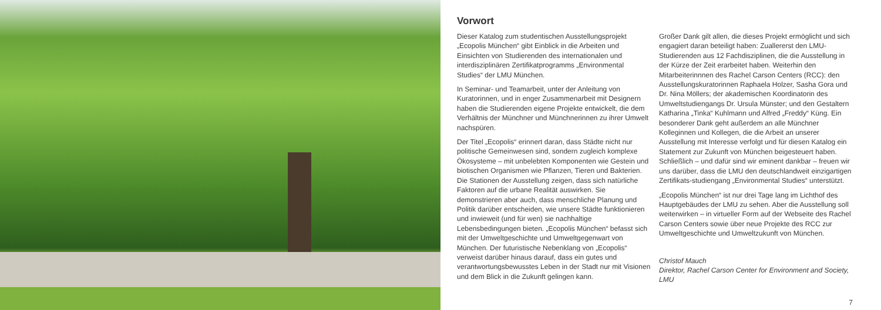Vorwort
Dieser Katalog zum studentischen Ausstellungsprojekt „Ecopolis München“ gibt Einblick in die Arbeiten und Einsichten von Studierenden des internationalen und interdisziplinären Zertifikatprogramms „Environmental Studies“ der LMU München.
In Seminar- und Teamarbeit, unter der Anleitung von Kuratorinnen, und in enger Zusammenarbeit mit Designern haben die Studierenden eigene Projekte entwickelt, die dem Verhältnis der Münchner und Münchnerinnen zu ihrer Umwelt nachspüren.
Der Titel „Ecopolis“ erinnert daran, dass Städte nicht nur politische Gemeinwesen sind, sondern zugleich komplexe Ökosysteme – mit unbelebten Komponenten wie Gestein und biotischen Organismen wie Pflanzen, Tieren und Bakterien. Die Stationen der Ausstellung zeigen, dass sich natürliche Faktoren auf die urbane Realität auswirken. Sie demonstrieren aber auch, dass menschliche Planung und Politik darüber entscheiden, wie unsere Städte funktionieren und inwieweit (und für wen) sie nachhaltige Lebensbedingungen bieten. „Ecopolis München“ befasst sich mit der Umweltgeschichte und Umweltgegenwart von München. Der futuristische Nebenklang von „Ecopolis“ verweist darüber hinaus darauf, dass ein gutes und verantwortungsbewusstes Leben in der Stadt nur mit Visionen und dem Blick in die Zukunft gelingen kann.
Großer Dank gilt allen, die dieses Projekt ermöglicht und sich engagiert daran beteiligt haben: Zuallererst den LMU-Studierenden aus 12 Fachdisziplinen, die die Ausstellung in der Kürze der Zeit erarbeitet haben. Weiterhin den Mitarbeiterinnnen des Rachel Carson Centers (RCC): den Ausstellungskuratorinnen Raphaela Holzer, Sasha Gora und Dr. Nina Möllers; der akademischen Koordinatorin des Umweltstudiengangs Dr. Ursula Münster; und den Gestaltern Katharina „Tinka“ Kuhlmann und Alfred „Freddy“ Küng. Ein besonderer Dank geht außerdem an alle Münchner Kolleginnen und Kollegen, die die Arbeit an unserer Ausstellung mit Interesse verfolgt und für diesen Katalog ein Statement zur Zukunft von München beigesteuert haben. Schließlich – und dafür sind wir eminent dankbar – freuen wir uns darüber, dass die LMU den deutschlandweit einzigartigen Zertifikats-studiengang „Environmental Studies“ unterstützt.
„Ecopolis München“ ist nur drei Tage lang im Lichthof des Hauptgebäudes der LMU zu sehen. Aber die Ausstellung soll weiterwirken – in virtueller Form auf der Webseite des Rachel Carson Centers sowie über neue Projekte des RCC zur Umweltgeschichte und Umweltzukunft von München.
Christof Mauch
Direktor, Rachel Carson Center for Environment and Society, LMU
7